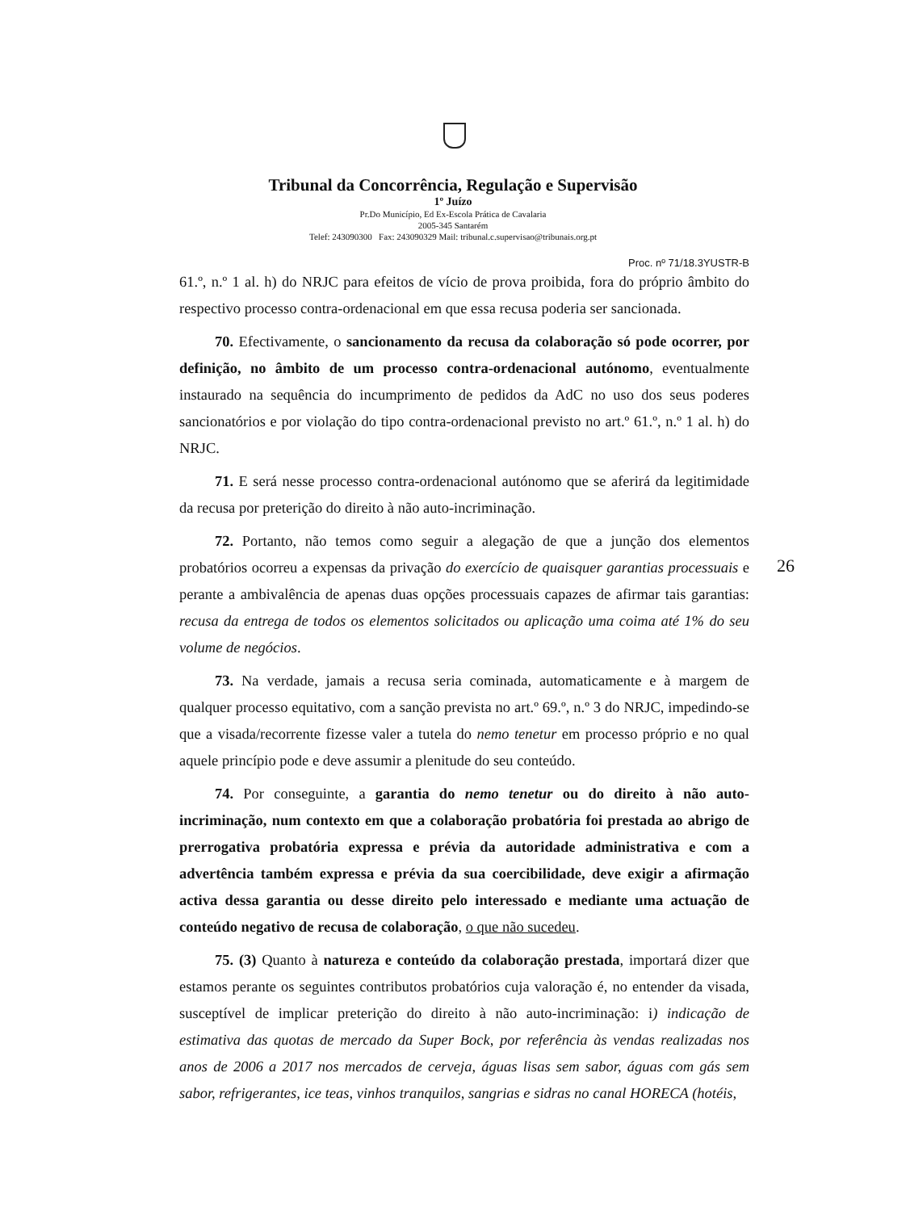Tribunal da Concorrência, Regulação e Supervisão
1º Juízo
Pr.Do Município, Ed Ex-Escola Prática de Cavalaria
2005-345 Santarém
Telef: 243090300 Fax: 243090329 Mail: tribunal.c.supervisao@tribunais.org.pt
Proc. nº 71/18.3YUSTR-B
61.º, n.º 1 al. h) do NRJC para efeitos de vício de prova proibida, fora do próprio âmbito do respectivo processo contra-ordenacional em que essa recusa poderia ser sancionada.
70. Efectivamente, o sancionamento da recusa da colaboração só pode ocorrer, por definição, no âmbito de um processo contra-ordenacional autónomo, eventualmente instaurado na sequência do incumprimento de pedidos da AdC no uso dos seus poderes sancionatórios e por violação do tipo contra-ordenacional previsto no art.º 61.º, n.º 1 al. h) do NRJC.
71. E será nesse processo contra-ordenacional autónomo que se aferirá da legitimidade da recusa por preterição do direito à não auto-incriminação.
72. Portanto, não temos como seguir a alegação de que a junção dos elementos probatórios ocorreu a expensas da privação do exercício de quaisquer garantias processuais e perante a ambivalência de apenas duas opções processuais capazes de afirmar tais garantias: recusa da entrega de todos os elementos solicitados ou aplicação uma coima até 1% do seu volume de negócios.
73. Na verdade, jamais a recusa seria cominada, automaticamente e à margem de qualquer processo equitativo, com a sanção prevista no art.º 69.º, n.º 3 do NRJC, impedindo-se que a visada/recorrente fizesse valer a tutela do nemo tenetur em processo próprio e no qual aquele princípio pode e deve assumir a plenitude do seu conteúdo.
74. Por conseguinte, a garantia do nemo tenetur ou do direito à não auto-incriminação, num contexto em que a colaboração probatória foi prestada ao abrigo de prerrogativa probatória expressa e prévia da autoridade administrativa e com a advertência também expressa e prévia da sua coercibilidade, deve exigir a afirmação activa dessa garantia ou desse direito pelo interessado e mediante uma actuação de conteúdo negativo de recusa de colaboração, o que não sucedeu.
75. (3) Quanto à natureza e conteúdo da colaboração prestada, importará dizer que estamos perante os seguintes contributos probatórios cuja valoração é, no entender da visada, susceptível de implicar preterição do direito à não auto-incriminação: i) indicação de estimativa das quotas de mercado da Super Bock, por referência às vendas realizadas nos anos de 2006 a 2017 nos mercados de cerveja, águas lisas sem sabor, águas com gás sem sabor, refrigerantes, ice teas, vinhos tranquilos, sangrias e sidras no canal HORECA (hotéis,
26